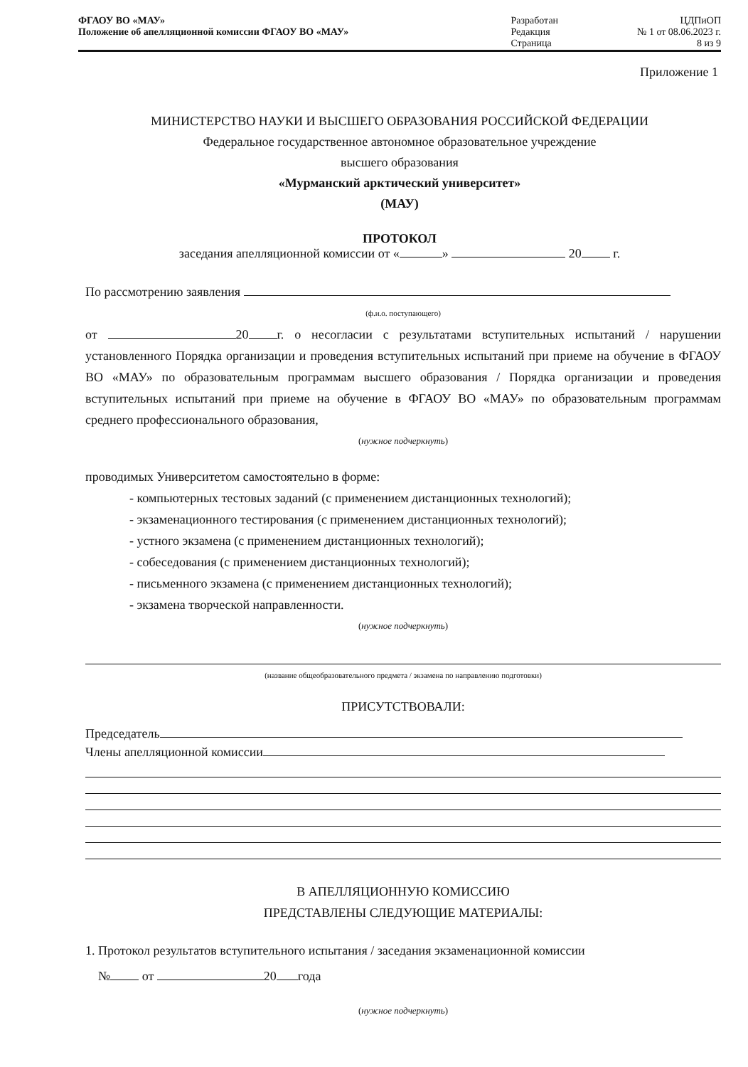| ФГАОУ ВО «МАУ» Положение об апелляционной комиссии ФГАОУ ВО «МАУ» | Разработан Редакция Страница | ЦДПиОП № 1 от 08.06.2023 г. 8 из 9 |
Приложение 1
МИНИСТЕРСТВО НАУКИ И ВЫСШЕГО ОБРАЗОВАНИЯ РОССИЙСКОЙ ФЕДЕРАЦИИ
Федеральное государственное автономное образовательное учреждение
высшего образования
«Мурманский арктический университет»
(МАУ)
ПРОТОКОЛ
заседания апелляционной комиссии от « » 20 г.
По рассмотрению заявления
(ф.и.о. поступающего)
от 20 г. о несогласии с результатами вступительных испытаний / нарушении установленного Порядка организации и проведения вступительных испытаний при приеме на обучение в ФГАОУ ВО «МАУ» по образовательным программам высшего образования / Порядка организации и проведения вступительных испытаний при приеме на обучение в ФГАОУ ВО «МАУ» по образовательным программам среднего профессионального образования,
(нужное подчеркнуть)
проводимых Университетом самостоятельно в форме:
- компьютерных тестовых заданий (с применением дистанционных технологий);
- экзаменационного тестирования (с применением дистанционных технологий);
- устного экзамена (с применением дистанционных технологий);
- собеседования (с применением дистанционных технологий);
- письменного экзамена (с применением дистанционных технологий);
- экзамена творческой направленности.
(нужное подчеркнуть)
(название общеобразовательного предмета / экзамена по направлению подготовки)
ПРИСУТСТВОВАЛИ:
Председатель
Члены апелляционной комиссии
В АПЕЛЛЯЦИОННУЮ КОМИССИЮ
ПРЕДСТАВЛЕНЫ СЛЕДУЮЩИЕ МАТЕРИАЛЫ:
1. Протокол результатов вступительного испытания / заседания экзаменационной комиссии
№ от 20 года
(нужное подчеркнуть)